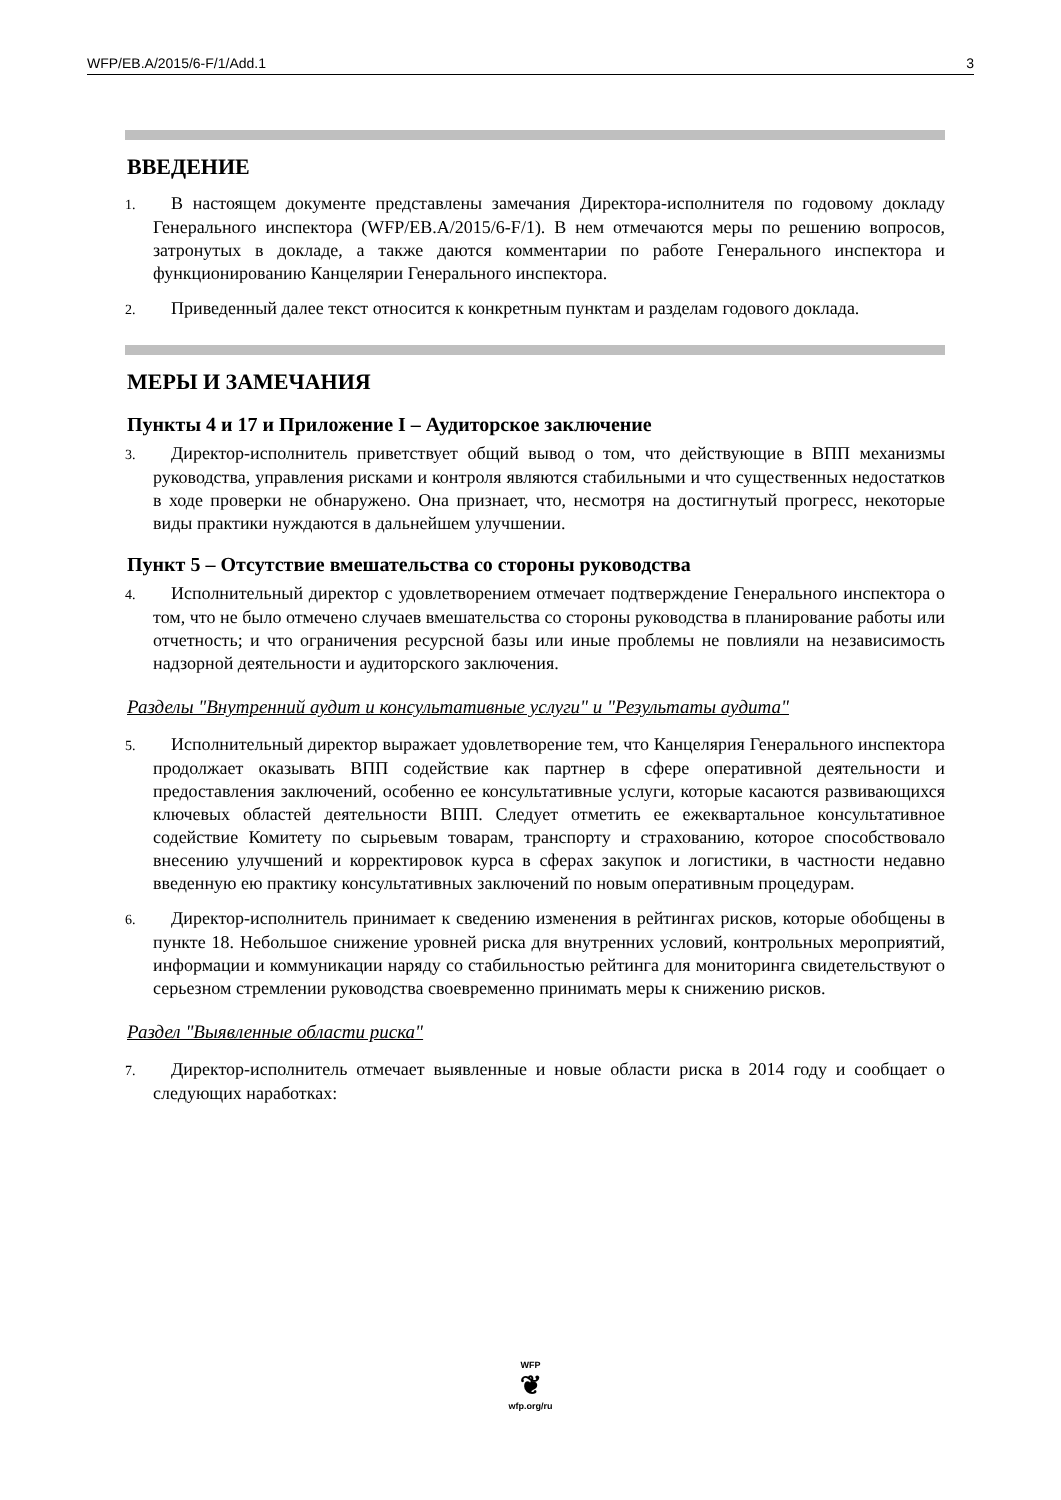WFP/EB.A/2015/6-F/1/Add.1 3
ВВЕДЕНИЕ
1. В настоящем документе представлены замечания Директора-исполнителя по годовому докладу Генерального инспектора (WFP/EB.A/2015/6-F/1). В нем отмечаются меры по решению вопросов, затронутых в докладе, а также даются комментарии по работе Генерального инспектора и функционированию Канцелярии Генерального инспектора.
2. Приведенный далее текст относится к конкретным пунктам и разделам годового доклада.
МЕРЫ И ЗАМЕЧАНИЯ
Пункты 4 и 17 и Приложение I – Аудиторское заключение
3. Директор-исполнитель приветствует общий вывод о том, что действующие в ВПП механизмы руководства, управления рисками и контроля являются стабильными и что существенных недостатков в ходе проверки не обнаружено. Она признает, что, несмотря на достигнутый прогресс, некоторые виды практики нуждаются в дальнейшем улучшении.
Пункт 5 – Отсутствие вмешательства со стороны руководства
4. Исполнительный директор с удовлетворением отмечает подтверждение Генерального инспектора о том, что не было отмечено случаев вмешательства со стороны руководства в планирование работы или отчетность; и что ограничения ресурсной базы или иные проблемы не повлияли на независимость надзорной деятельности и аудиторского заключения.
Разделы "Внутренний аудит и консультативные услуги" и "Результаты аудита"
5. Исполнительный директор выражает удовлетворение тем, что Канцелярия Генерального инспектора продолжает оказывать ВПП содействие как партнер в сфере оперативной деятельности и предоставления заключений, особенно ее консультативные услуги, которые касаются развивающихся ключевых областей деятельности ВПП. Следует отметить ее ежеквартальное консультативное содействие Комитету по сырьевым товарам, транспорту и страхованию, которое способствовало внесению улучшений и корректировок курса в сферах закупок и логистики, в частности недавно введенную ею практику консультативных заключений по новым оперативным процедурам.
6. Директор-исполнитель принимает к сведению изменения в рейтингах рисков, которые обобщены в пункте 18. Небольшое снижение уровней риска для внутренних условий, контрольных мероприятий, информации и коммуникации наряду со стабильностью рейтинга для мониторинга свидетельствуют о серьезном стремлении руководства своевременно принимать меры к снижению рисков.
Раздел "Выявленные области риска"
7. Директор-исполнитель отмечает выявленные и новые области риска в 2014 году и сообщает о следующих наработках:
WFP
❦
wfp.org/ru